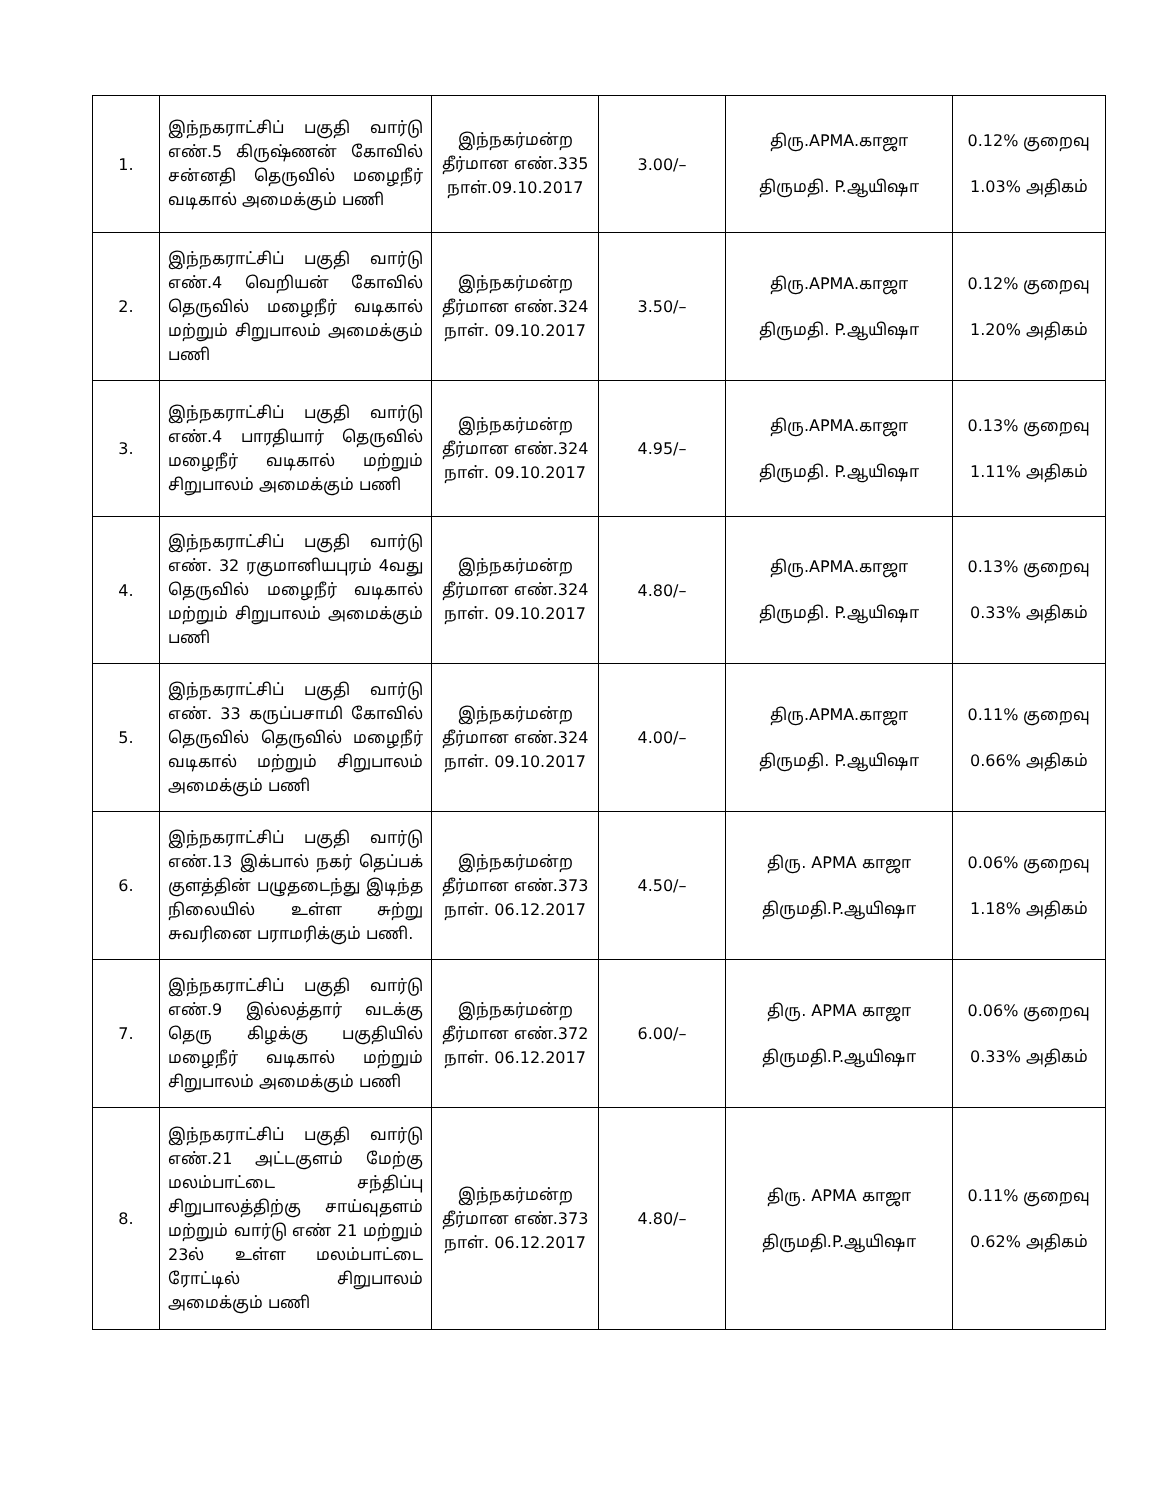| 1. | இந்நகராட்சிப் பகுதி வார்டு எண்.5 கிருஷ்ணன் கோவில் சன்னதி தெருவில் மழைநீர் வடிகால் அமைக்கும் பணி | இந்நகர்மன்ற தீர்மான எண்.335 நாள்.09.10.2017 | 3.00/– | திரு.APMA.காஜா திருமதி. P.ஆயிஷா | 0.12% குறைவு 1.03% அதிகம் |
| 2. | இந்நகராட்சிப் பகுதி வார்டு எண்.4 வெறியன் கோவில் தெருவில் மழைநீர் வடிகால் மற்றும் சிறுபாலம் அமைக்கும் பணி | இந்நகர்மன்ற தீர்மான எண்.324 நாள். 09.10.2017 | 3.50/– | திரு.APMA.காஜா திருமதி. P.ஆயிஷா | 0.12% குறைவு 1.20% அதிகம் |
| 3. | இந்நகராட்சிப் பகுதி வார்டு எண்.4 பாரதியார் தெருவில் மழைநீர் வடிகால் மற்றும் சிறுபாலம் அமைக்கும் பணி | இந்நகர்மன்ற தீர்மான எண்.324 நாள். 09.10.2017 | 4.95/– | திரு.APMA.காஜா திருமதி. P.ஆயிஷா | 0.13% குறைவு 1.11% அதிகம் |
| 4. | இந்நகராட்சிப் பகுதி வார்டு எண். 32 ரகுமானியபுரம் 4வது தெருவில் மழைநீர் வடிகால் மற்றும் சிறுபாலம் அமைக்கும் பணி | இந்நகர்மன்ற தீர்மான எண்.324 நாள். 09.10.2017 | 4.80/– | திரு.APMA.காஜா திருமதி. P.ஆயிஷா | 0.13% குறைவு 0.33% அதிகம் |
| 5. | இந்நகராட்சிப் பகுதி வார்டு எண். 33 கருப்பசாமி கோவில் தெருவில் தெருவில் மழைநீர் வடிகால் மற்றும் சிறுபாலம் அமைக்கும் பணி | இந்நகர்மன்ற தீர்மான எண்.324 நாள். 09.10.2017 | 4.00/– | திரு.APMA.காஜா திருமதி. P.ஆயிஷா | 0.11% குறைவு 0.66% அதிகம் |
| 6. | இந்நகராட்சிப் பகுதி வார்டு எண்.13 இக்பால் நகர் தெப்பக் குளத்தின் பழுதடைந்து இடிந்த நிலையில் உள்ள சுற்று சுவரினை பராமரிக்கும் பணி. | இந்நகர்மன்ற தீர்மான எண்.373 நாள். 06.12.2017 | 4.50/– | திரு. APMA காஜா திருமதி.P.ஆயிஷா | 0.06% குறைவு 1.18% அதிகம் |
| 7. | இந்நகராட்சிப் பகுதி வார்டு எண்.9 இல்லத்தார் வடக்கு தெரு கிழக்கு பகுதியில் மழைநீர் வடிகால் மற்றும் சிறுபாலம் அமைக்கும் பணி | இந்நகர்மன்ற தீர்மான எண்.372 நாள். 06.12.2017 | 6.00/– | திரு. APMA காஜா திருமதி.P.ஆயிஷா | 0.06% குறைவு 0.33% அதிகம் |
| 8. | இந்நகராட்சிப் பகுதி வார்டு எண்.21 அட்டகுளம் மேற்கு மலம்பாட்டை சந்திப்பு சிறுபாலத்திற்கு சாய்வுதளம் மற்றும் வார்டு எண் 21 மற்றும் 23ல் உள்ள மலம்பாட்டை ரோட்டில் சிறுபாலம் அமைக்கும் பணி | இந்நகர்மன்ற தீர்மான எண்.373 நாள். 06.12.2017 | 4.80/– | திரு. APMA காஜா திருமதி.P.ஆயிஷா | 0.11% குறைவு 0.62% அதிகம் |